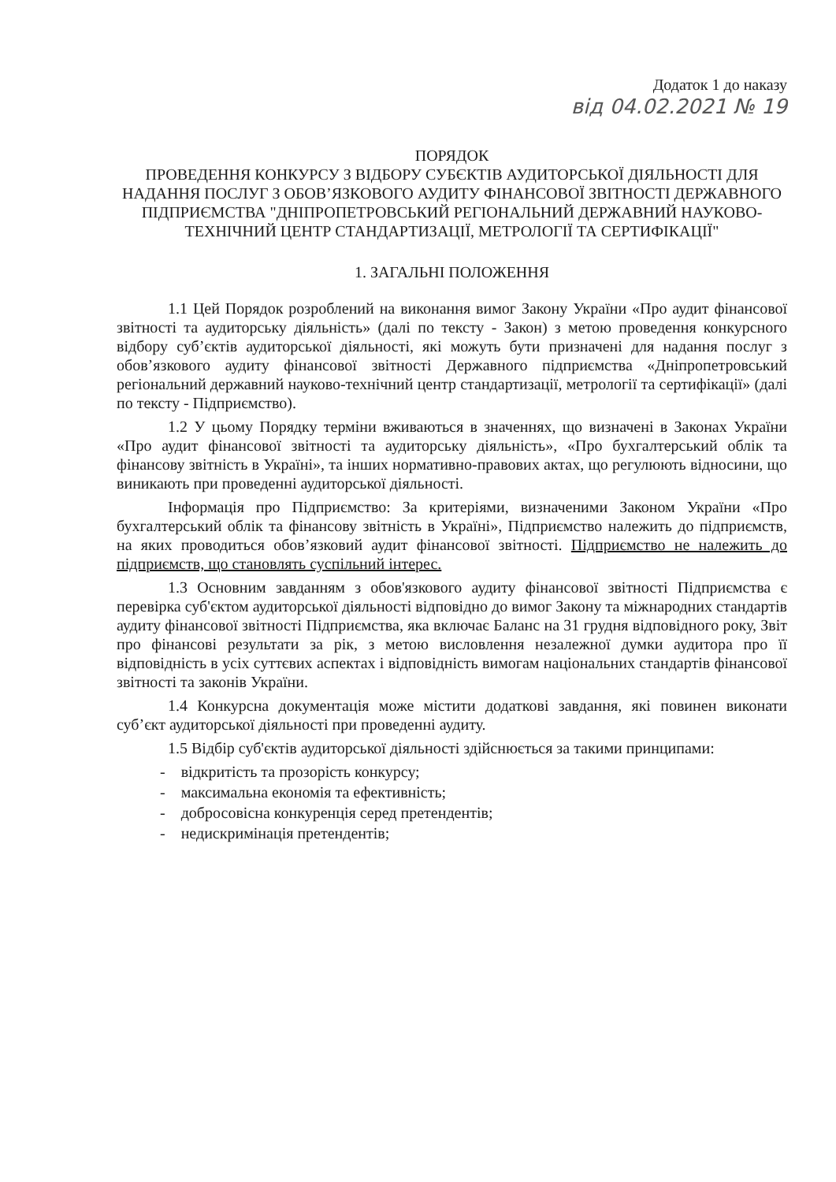Додаток 1 до наказу
від 04.02.2021 № 19
ПОРЯДОК
ПРОВЕДЕННЯ КОНКУРСУ З ВІДБОРУ СУБЄКТІВ АУДИТОРСЬКОЇ ДІЯЛЬНОСТІ ДЛЯ НАДАННЯ ПОСЛУГ З ОБОВ’ЯЗКОВОГО АУДИТУ ФІНАНСОВОЇ ЗВІТНОСТІ ДЕРЖАВНОГО ПІДПРИЄМСТВА "ДНІПРОПЕТРОВСЬКИЙ РЕГІОНАЛЬНИЙ ДЕРЖАВНИЙ НАУКОВО-ТЕХНІЧНИЙ ЦЕНТР СТАНДАРТИЗАЦІЇ, МЕТРОЛОГІЇ ТА СЕРТИФІКАЦІЇ"
1. ЗАГАЛЬНІ ПОЛОЖЕННЯ
1.1 Цей Порядок розроблений на виконання вимог Закону України «Про аудит фінансової звітності та аудиторську діяльність» (далі по тексту - Закон) з метою проведення конкурсного відбору суб’єктів аудиторської діяльності, які можуть бути призначені для надання послуг з обов’язкового аудиту фінансової звітності Державного підприємства «Дніпропетровський регіональний державний науково-технічний центр стандартизації, метрології та сертифікації» (далі по тексту - Підприємство).
1.2 У цьому Порядку терміни вживаються в значеннях, що визначені в Законах України «Про аудит фінансової звітності та аудиторську діяльність», «Про бухгалтерський облік та фінансову звітність в Україні», та інших нормативно-правових актах, що регулюють відносини, що виникають при проведенні аудиторської діяльності.
Інформація про Підприємство: За критеріями, визначеними Законом України «Про бухгалтерський облік та фінансову звітність в Україні», Підприємство належить до підприємств, на яких проводиться обов’язковий аудит фінансової звітності. Підприємство не належить до підприємств, що становлять суспільний інтерес.
1.3 Основним завданням з обов'язкового аудиту фінансової звітності Підприємства є перевірка суб'єктом аудиторської діяльності відповідно до вимог Закону та міжнародних стандартів аудиту фінансової звітності Підприємства, яка включає Баланс на 31 грудня відповідного року, Звіт про фінансові результати за рік, з метою висловлення незалежної думки аудитора про її відповідність в усіх суттєвих аспектах і відповідність вимогам національних стандартів фінансової звітності та законів України.
1.4 Конкурсна документація може містити додаткові завдання, які повинен виконати суб’єкт аудиторської діяльності при проведенні аудиту.
1.5 Відбір суб'єктів аудиторської діяльності здійснюється за такими принципами:
- відкритість та прозорість конкурсу;
- максимальна економія та ефективність;
- добросовісна конкуренція серед претендентів;
- недискримінація претендентів;